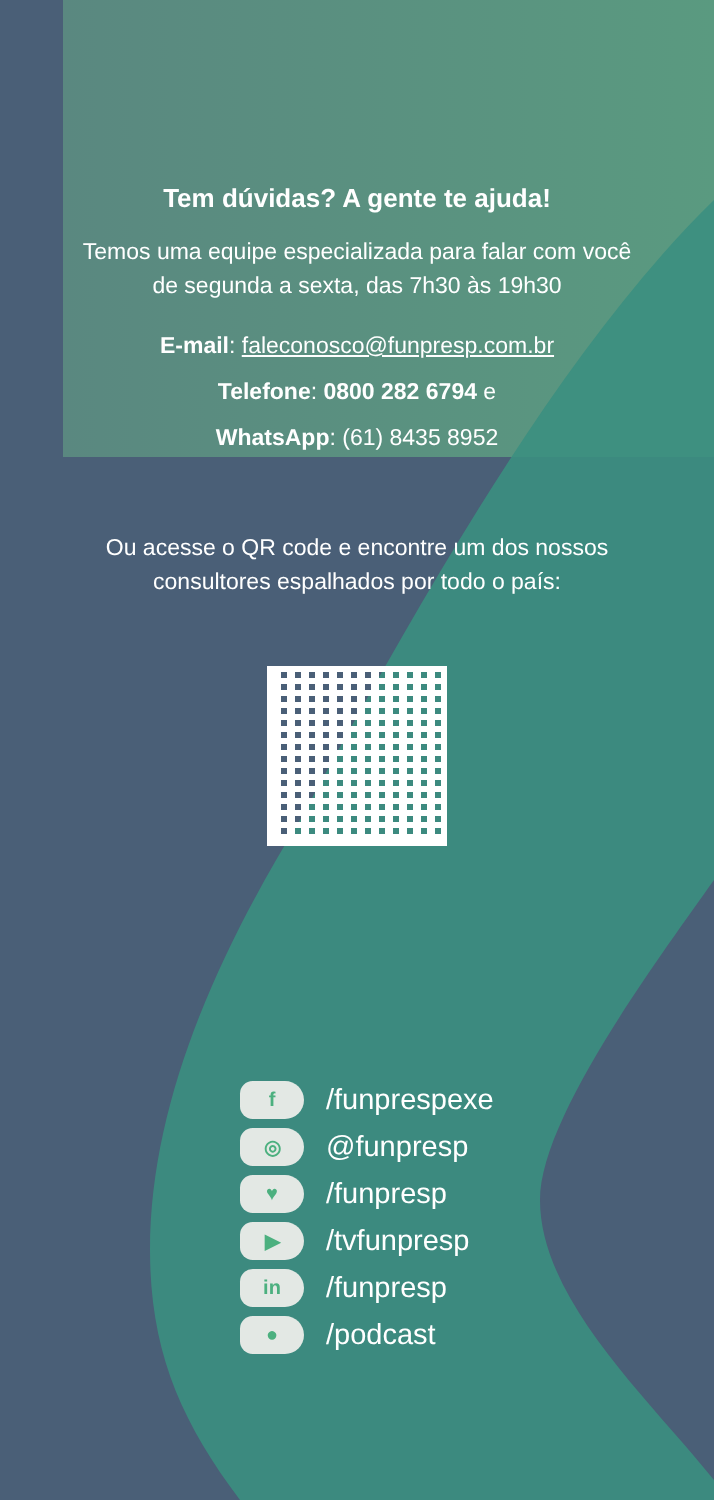Tem dúvidas? A gente te ajuda!
Temos uma equipe especializada para falar com você
de segunda a sexta, das 7h30 às 19h30
E-mail: faleconosco@funpresp.com.br
Telefone: 0800 282 6794 e
WhatsApp: (61) 8435 8952
Ou acesse o QR code e encontre um dos nossos
consultores espalhados por todo o país:
f /funprespexe
◎ @funpresp
♥ /funpresp
▶ /tvfunpresp
in /funpresp
● /podcast